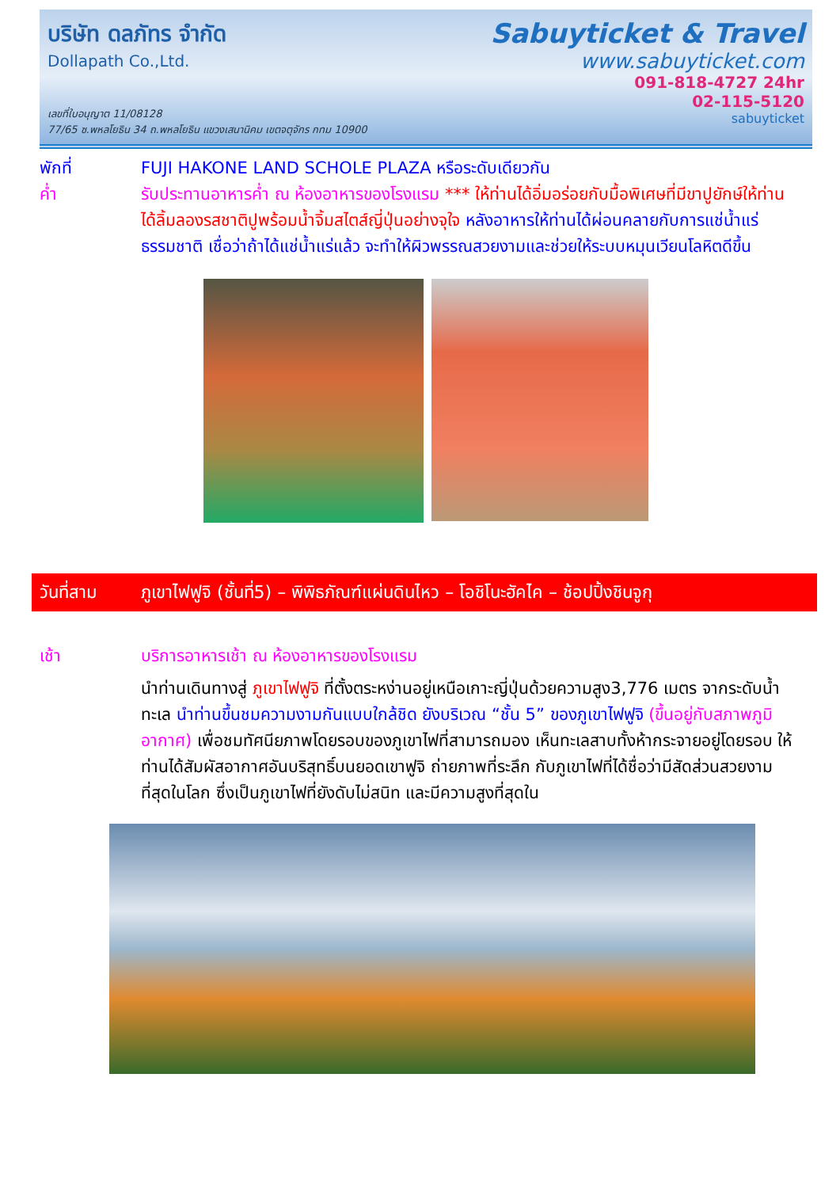บริษัท ดลภัทร จำกัด
Dollapath Co.,Ltd.
Sabuyticket & Travel
www.sabuyticket.com
091-818-4727 24hr
02-115-5120
sabuyticket
เลขที่ใบอนุญาต 11/08128
77/65 ซ.พหลโยธิน 34 ถ.พหลโยธิน แขวงเสนานิคม เขตจตุจักร กทม 10900
พักที่ FUJI HAKONE LAND SCHOLE PLAZA หรือระดับเดียวกัน
ค่ำ รับประทานอาหารค่ำ ณ ห้องอาหารของโรงแรม *** ให้ท่านได้อิ่มอร่อยกับมื้อพิเศษที่มีขาปูยักษ์ให้ท่านได้ลิ้มลองรสชาติปูพร้อมน้ำจิ้มสไตส์ญี่ปุ่นอย่างจุใจ หลังอาหารให้ท่านได้ผ่อนคลายกับการแช่น้ำแร่ธรรมชาติ เชื่อว่าถ้าได้แช่น้ำแร่แล้ว จะทำให้ผิวพรรณสวยงามและช่วยให้ระบบหมุนเวียนโลหิตดีขึ้น
วันที่สาม ภูเขาไฟฟูจิ (ชั้นที่5) – พิพิธภัณฑ์แผ่นดินไหว – โอชิโนะฮัคไค – ช้อปปิ้งชินจูกุ
เช้า บริการอาหารเช้า ณ ห้องอาหารของโรงแรม
นำท่านเดินทางสู่ ภูเขาไฟฟูจิ ที่ตั้งตระหง่านอยู่เหนือเกาะญี่ปุ่นด้วยความสูง3,776 เมตร จากระดับน้ำทะเล นำท่านขึ้นชมความงามกันแบบใกล้ชิด ยังบริเวณ “ชั้น 5” ของภูเขาไฟฟูจิ (ขึ้นอยู่กับสภาพภูมิอากาศ) เพื่อชมทัศนียภาพโดยรอบของภูเขาไฟที่สามารถมอง เห็นทะเลสาบทั้งห้ากระจายอยู่โดยรอบ ให้ท่านได้สัมผัสอากาศอันบริสุทธิ์บนยอดเขาฟูจิ ถ่ายภาพที่ระลึก กับภูเขาไฟที่ได้ชื่อว่ามีสัดส่วนสวยงามที่สุดในโลก ซึ่งเป็นภูเขาไฟที่ยังดับไม่สนิท และมีความสูงที่สุดใน